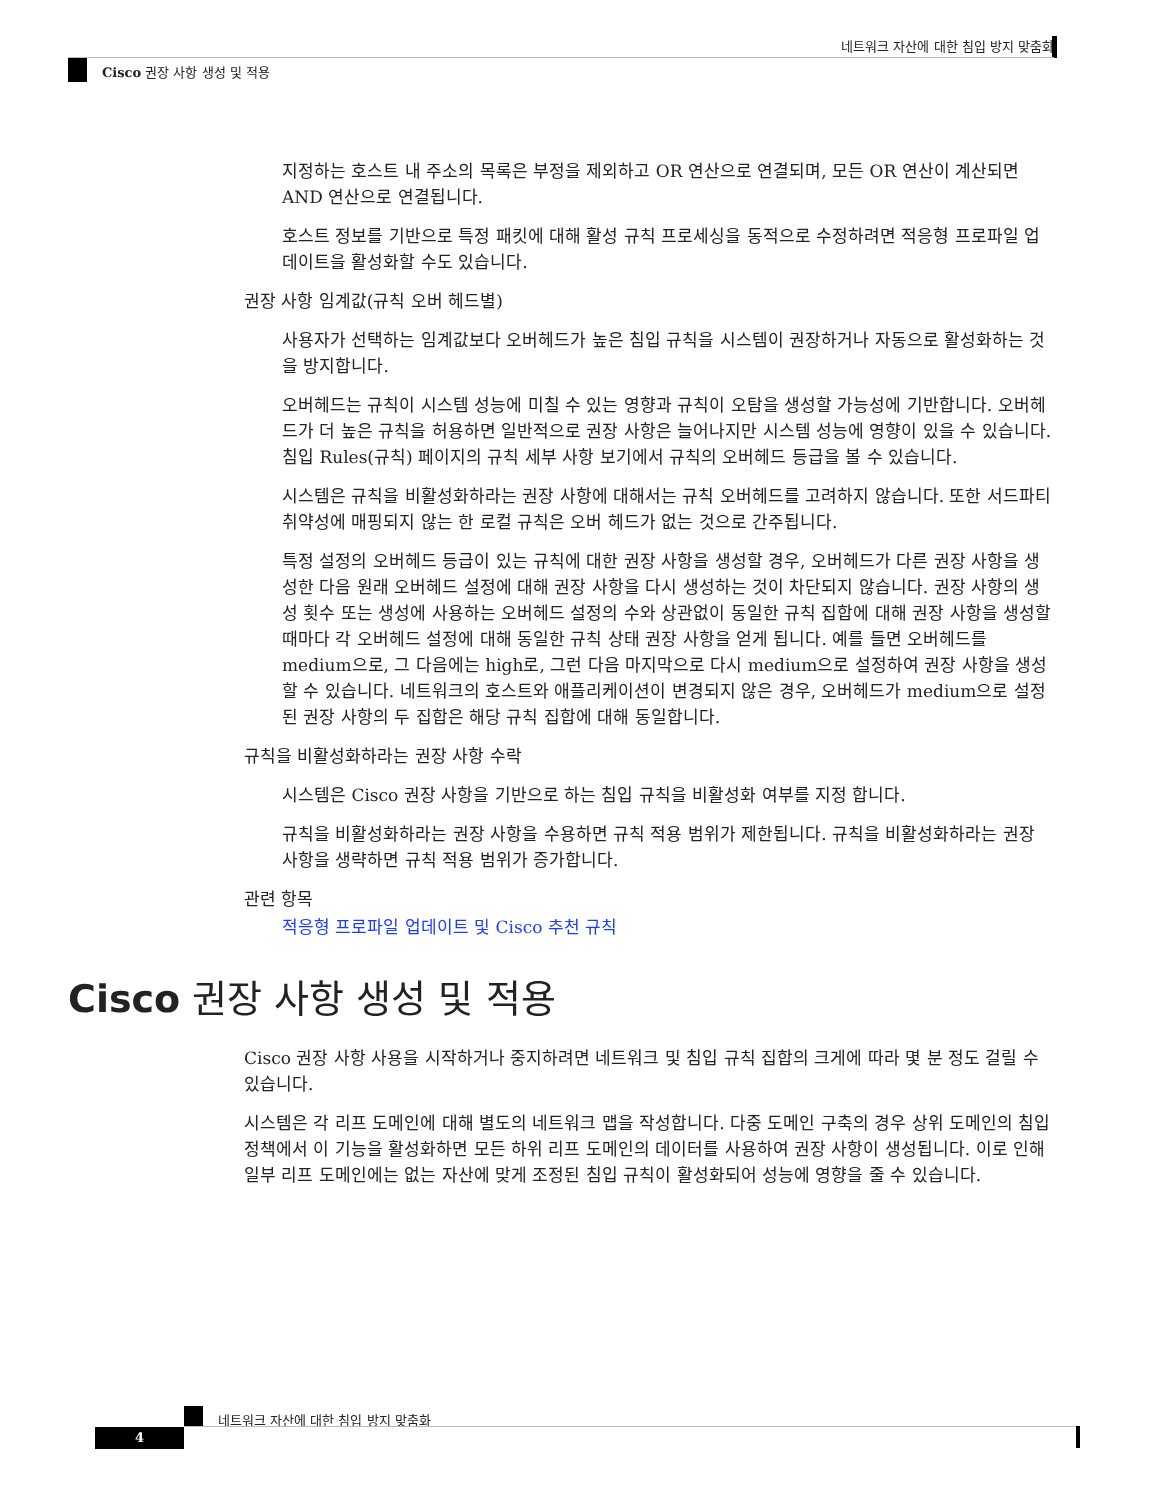네트워크 자산에 대한 침입 방지 맞춤화
Cisco 권장 사항 생성 및 적용
지정하는 호스트 내 주소의 목록은 부정을 제외하고 OR 연산으로 연결되며, 모든 OR 연산이 계산되면 AND 연산으로 연결됩니다.
호스트 정보를 기반으로 특정 패킷에 대해 활성 규칙 프로세싱을 동적으로 수정하려면 적응형 프로파일 업데이트을 활성화할 수도 있습니다.
권장 사항 임계값(규칙 오버 헤드별)
사용자가 선택하는 임계값보다 오버헤드가 높은 침입 규칙을 시스템이 권장하거나 자동으로 활성화하는 것을 방지합니다.
오버헤드는 규칙이 시스템 성능에 미칠 수 있는 영향과 규칙이 오탐을 생성할 가능성에 기반합니다. 오버헤드가 더 높은 규칙을 허용하면 일반적으로 권장 사항은 늘어나지만 시스템 성능에 영향이 있을 수 있습니다. 침입 Rules(규칙) 페이지의 규칙 세부 사항 보기에서 규칙의 오버헤드 등급을 볼 수 있습니다.
시스템은 규칙을 비활성화하라는 권장 사항에 대해서는 규칙 오버헤드를 고려하지 않습니다. 또한 서드파티 취약성에 매핑되지 않는 한 로컬 규칙은 오버 헤드가 없는 것으로 간주됩니다.
특정 설정의 오버헤드 등급이 있는 규칙에 대한 권장 사항을 생성할 경우, 오버헤드가 다른 권장 사항을 생성한 다음 원래 오버헤드 설정에 대해 권장 사항을 다시 생성하는 것이 차단되지 않습니다. 권장 사항의 생성 횟수 또는 생성에 사용하는 오버헤드 설정의 수와 상관없이 동일한 규칙 집합에 대해 권장 사항을 생성할 때마다 각 오버헤드 설정에 대해 동일한 규칙 상태 권장 사항을 얻게 됩니다. 예를 들면 오버헤드를 medium으로, 그 다음에는 high로, 그런 다음 마지막으로 다시 medium으로 설정하여 권장 사항을 생성할 수 있습니다. 네트워크의 호스트와 애플리케이션이 변경되지 않은 경우, 오버헤드가 medium으로 설정된 권장 사항의 두 집합은 해당 규칙 집합에 대해 동일합니다.
규칙을 비활성화하라는 권장 사항 수락
시스템은 Cisco 권장 사항을 기반으로 하는 침입 규칙을 비활성화 여부를 지정 합니다.
규칙을 비활성화하라는 권장 사항을 수용하면 규칙 적용 범위가 제한됩니다. 규칙을 비활성화하라는 권장 사항을 생략하면 규칙 적용 범위가 증가합니다.
관련 항목
적응형 프로파일 업데이트 및 Cisco 추천 규칙
Cisco 권장 사항 생성 및 적용
Cisco 권장 사항 사용을 시작하거나 중지하려면 네트워크 및 침입 규칙 집합의 크게에 따라 몇 분 정도 걸릴 수 있습니다.
시스템은 각 리프 도메인에 대해 별도의 네트워크 맵을 작성합니다. 다중 도메인 구축의 경우 상위 도메인의 침입 정책에서 이 기능을 활성화하면 모든 하위 리프 도메인의 데이터를 사용하여 권장 사항이 생성됩니다. 이로 인해 일부 리프 도메인에는 없는 자산에 맞게 조정된 침입 규칙이 활성화되어 성능에 영향을 줄 수 있습니다.
네트워크 자산에 대한 침입 방지 맞춤화
4